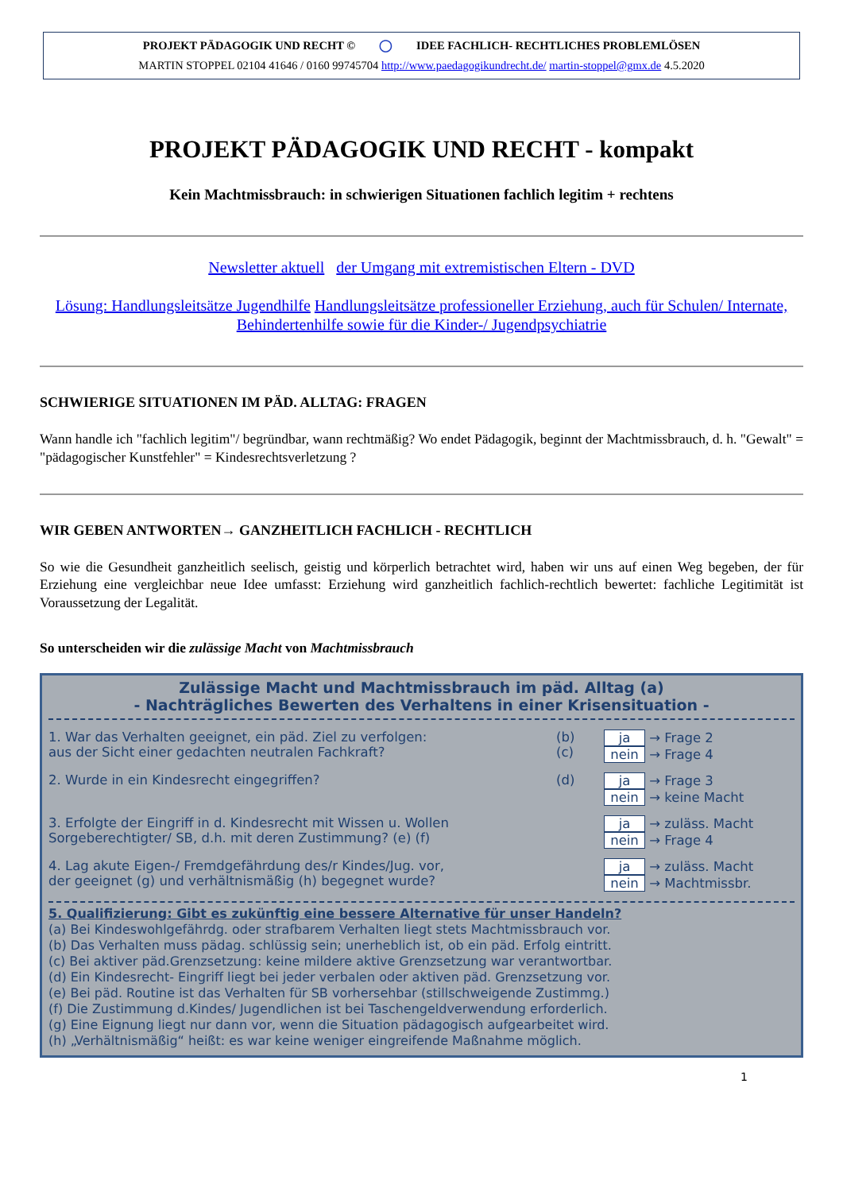PROJEKT PÄDAGOGIK UND RECHT © ◯ IDEE FACHLICH- RECHTLICHES PROBLEMLÖSEN
MARTIN STOPPEL 02104 41646 / 0160 99745704 http://www.paedagogikundrecht.de/ martin-stoppel@gmx.de 4.5.2020
PROJEKT PÄDAGOGIK UND RECHT - kompakt
Kein Machtmissbrauch: in schwierigen Situationen fachlich legitim + rechtens
Newsletter aktuell der Umgang mit extremistischen Eltern - DVD
Lösung: Handlungsleitsätze Jugendhilfe Handlungsleitsätze professioneller Erziehung, auch für Schulen/ Internate, Behindertenhilfe sowie für die Kinder-/ Jugendpsychiatrie
SCHWIERIGE SITUATIONEN IM PÄD. ALLTAG: FRAGEN
Wann handle ich "fachlich legitim"/ begründbar, wann rechtmäßig? Wo endet Pädagogik, beginnt der Machtmissbrauch, d. h. "Gewalt" = "pädagogischer Kunstfehler" = Kindesrechtsverletzung ?
WIR GEBEN ANTWORTEN→ GANZHEITLICH FACHLICH - RECHTLICH
So wie die Gesundheit ganzheitlich seelisch, geistig und körperlich betrachtet wird, haben wir uns auf einen Weg begeben, der für Erziehung eine vergleichbar neue Idee umfasst: Erziehung wird ganzheitlich fachlich-rechtlich bewertet: fachliche Legitimität ist Voraussetzung der Legalität.
So unterscheiden wir die zulässige Macht von Machtmissbrauch
Zulässige Macht und Machtmissbrauch im päd. Alltag (a)
- Nachträgliches Bewerten des Verhaltens in einer Krisensituation -
1. War das Verhalten geeignet, ein päd. Ziel zu verfolgen:
aus der Sicht einer gedachten neutralen Fachkraft?
(b)
(c)
ja → Frage 2
nein → Frage 4
2. Wurde in ein Kindesrecht eingegriffen?
(d) ja → Frage 3
nein → keine Macht
3. Erfolgte der Eingriff in d. Kindesrecht mit Wissen u. Wollen
Sorgeberechtigter/ SB, d.h. mit deren Zustimmung? (e) (f)
ja → zuläss. Macht
nein → Frage 4
4. Lag akute Eigen-/ Fremdgefährdung des/r Kindes/Jug. vor,
der geeignet (g) und verhältnismäßig (h) begegnet wurde?
ja → zuläss. Macht
nein → Machtmissbr.
5. Qualifizierung: Gibt es zukünftig eine bessere Alternative für unser Handeln?
(a) Bei Kindeswohlgefährdg. oder strafbarem Verhalten liegt stets Machtmissbrauch vor.
(b) Das Verhalten muss pädag. schlüssig sein; unerheblich ist, ob ein päd. Erfolg eintritt.
(c) Bei aktiver päd.Grenzsetzung: keine mildere aktive Grenzsetzung war verantwortbar.
(d) Ein Kindesrecht- Eingriff liegt bei jeder verbalen oder aktiven päd. Grenzsetzung vor.
(e) Bei päd. Routine ist das Verhalten für SB vorhersehbar (stillschweigende Zustimmg.)
(f) Die Zustimmung d.Kindes/ Jugendlichen ist bei Taschengeldverwendung erforderlich.
(g) Eine Eignung liegt nur dann vor, wenn die Situation pädagogisch aufgearbeitet wird.
(h) „Verhältnismäßig“ heißt: es war keine weniger eingreifende Maßnahme möglich.
1